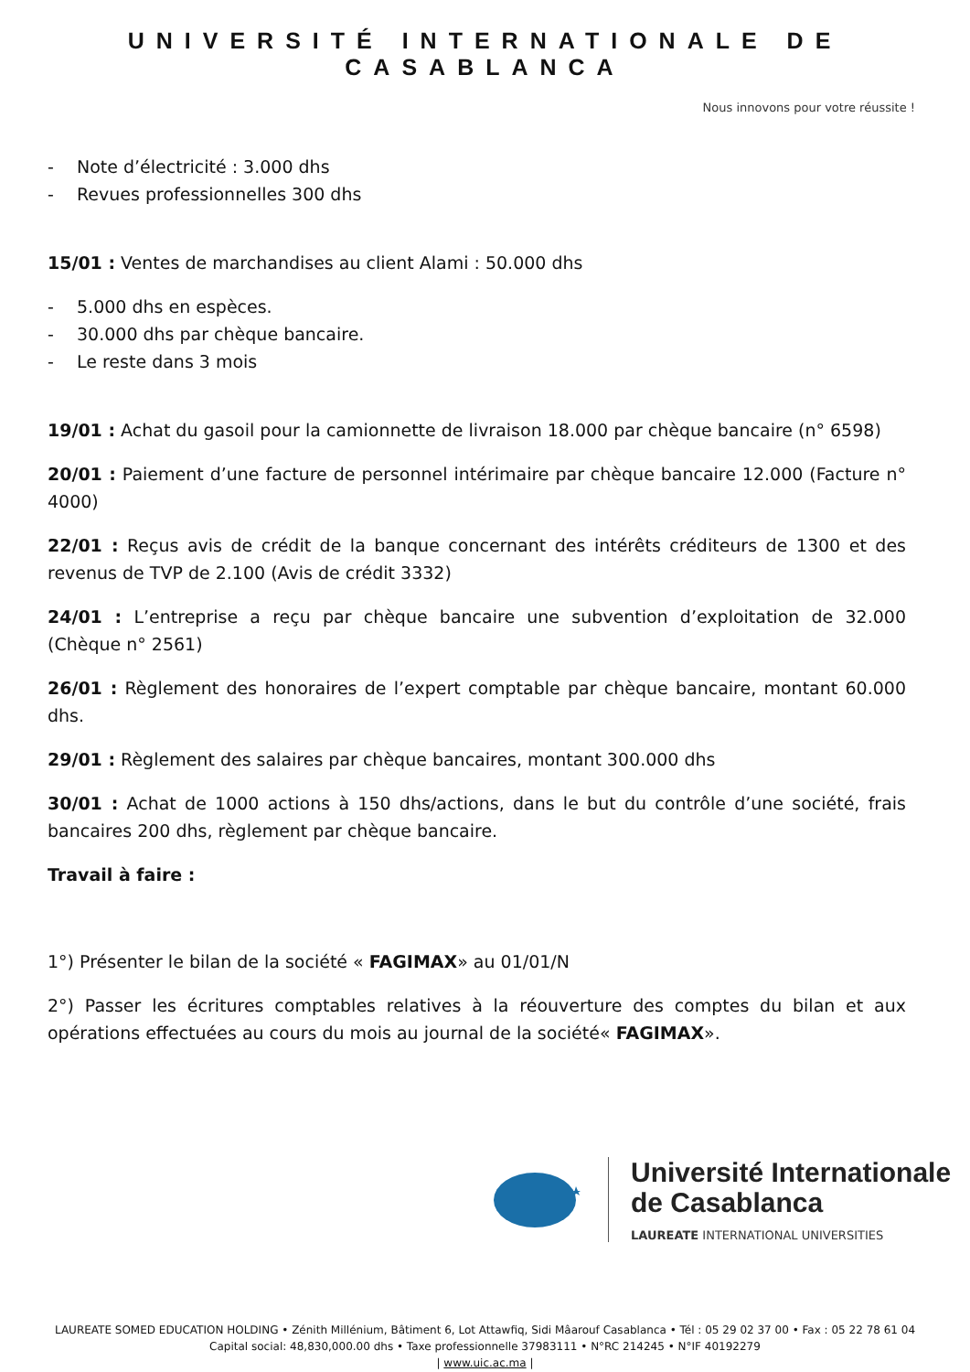UNIVERSITÉ INTERNATIONALE DE CASABLANCA
Nous innovons pour votre réussite !
- Note d’électricité : 3.000 dhs
- Revues professionnelles 300 dhs
15/01 : Ventes de marchandises au client Alami : 50.000 dhs
- 5.000 dhs en espèces.
- 30.000 dhs par chèque bancaire.
- Le reste dans 3 mois
19/01 : Achat du gasoil pour la camionnette de livraison 18.000 par chèque bancaire (n° 6598)
20/01 : Paiement d’une facture de personnel intérimaire par chèque bancaire 12.000 (Facture n° 4000)
22/01 : Reçus avis de crédit de la banque concernant des intérêts créditeurs de 1300 et des revenus de TVP de 2.100 (Avis de crédit 3332)
24/01 : L’entreprise a reçu par chèque bancaire une subvention d’exploitation de 32.000 (Chèque n° 2561)
26/01 : Règlement des honoraires de l’expert comptable par chèque bancaire, montant 60.000 dhs.
29/01 : Règlement des salaires par chèque bancaires, montant 300.000 dhs
30/01 : Achat de 1000 actions à 150 dhs/actions, dans le but du contrôle d’une société, frais bancaires 200 dhs, règlement par chèque bancaire.
Travail à faire :
1°) Présenter le bilan de la société « FAGIMAX» au 01/01/N
2°) Passer les écritures comptables relatives à la réouverture des comptes du bilan et aux opérations effectuées au cours du mois au journal de la société« FAGIMAX».
Université Internationale
de Casablanca
LAUREATE INTERNATIONAL UNIVERSITIES
LAUREATE SOMED EDUCATION HOLDING • Zénith Millénium, Bâtiment 6, Lot Attawfiq, Sidi Mâarouf Casablanca • Tél : 05 29 02 37 00 • Fax : 05 22 78 61 04
Capital social: 48,830,000.00 dhs • Taxe professionnelle 37983111 • N°RC 214245 • N°IF 40192279
| www.uic.ac.ma |